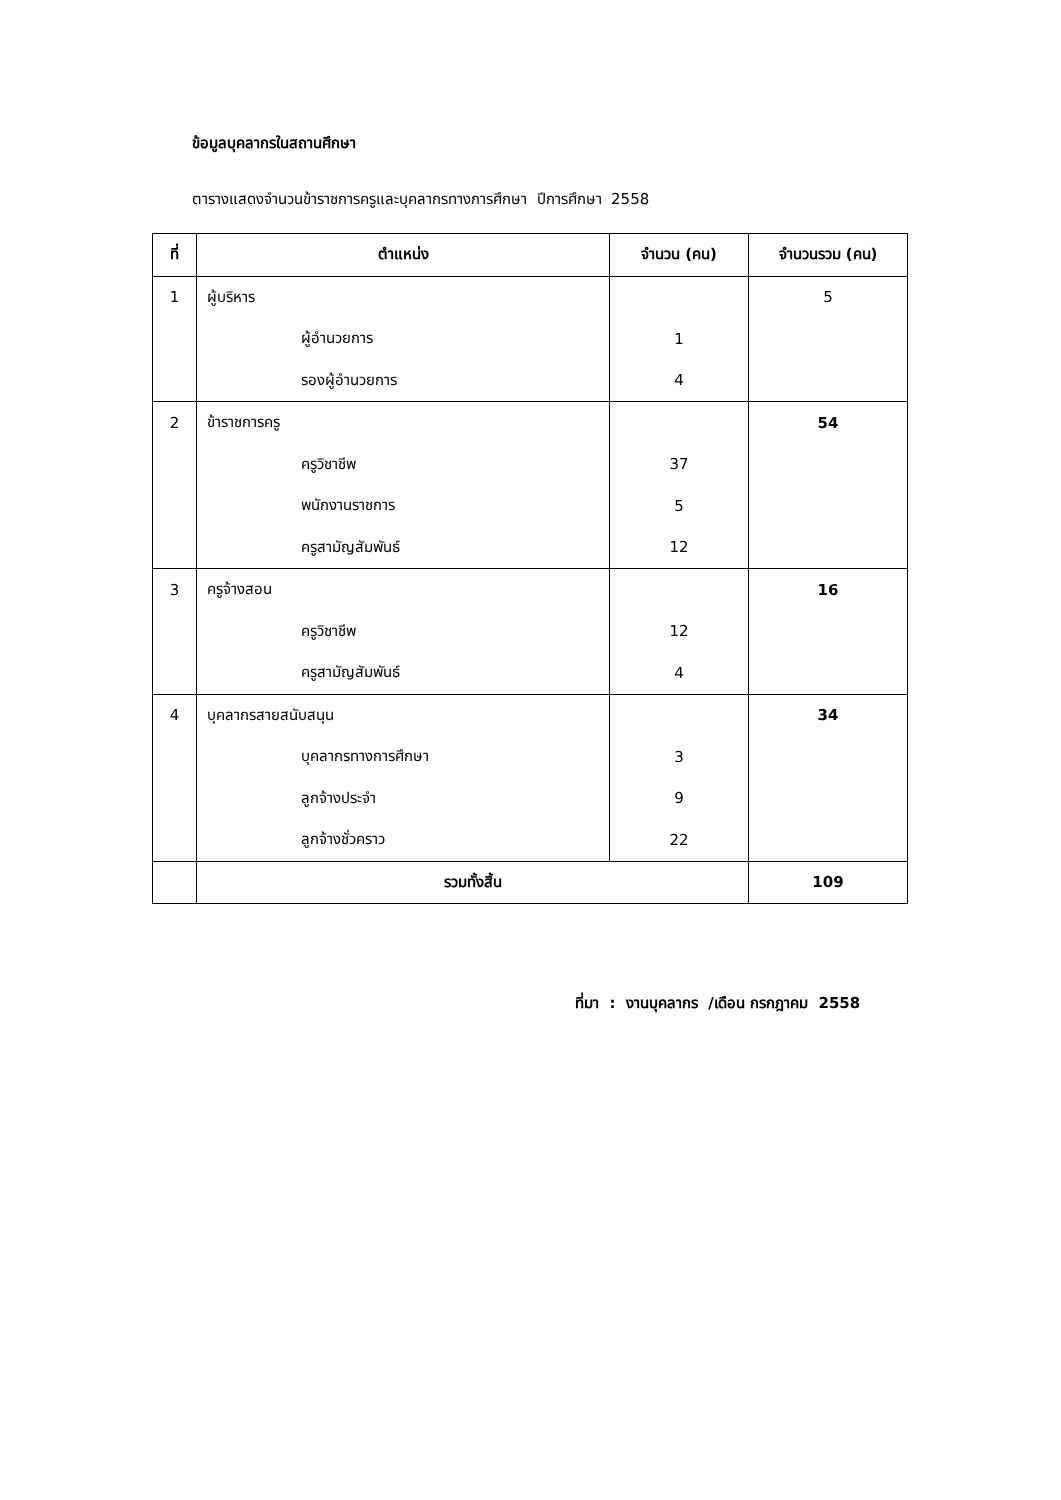ข้อมูลบุคลากรในสถานศึกษา
ตารางแสดงจำนวนข้าราชการครูและบุคลากรทางการศึกษา ปีการศึกษา 2558
| ที่ | ตำแหน่ง | จำนวน (คน) | จำนวนรวม (คน) |
| --- | --- | --- | --- |
| 1 | ผู้บริหาร | | 5 |
| | ผู้อำนวยการ | 1 | |
| | รองผู้อำนวยการ | 4 | |
| 2 | ข้าราชการครู | | 54 |
| | ครูวิชาชีพ | 37 | |
| | พนักงานราชการ | 5 | |
| | ครูสามัญสัมพันธ์ | 12 | |
| 3 | ครูจ้างสอน | | 16 |
| | ครูวิชาชีพ | 12 | |
| | ครูสามัญสัมพันธ์ | 4 | |
| 4 | บุคลากรสายสนับสนุน | | 34 |
| | บุคลากรทางการศึกษา | 3 | |
| | ลูกจ้างประจำ | 9 | |
| | ลูกจ้างชั่วคราว | 22 | |
| | รวมทั้งสิ้น | | 109 |
ที่มา : งานบุคลากร /เดือน กรกฎาคม 2558